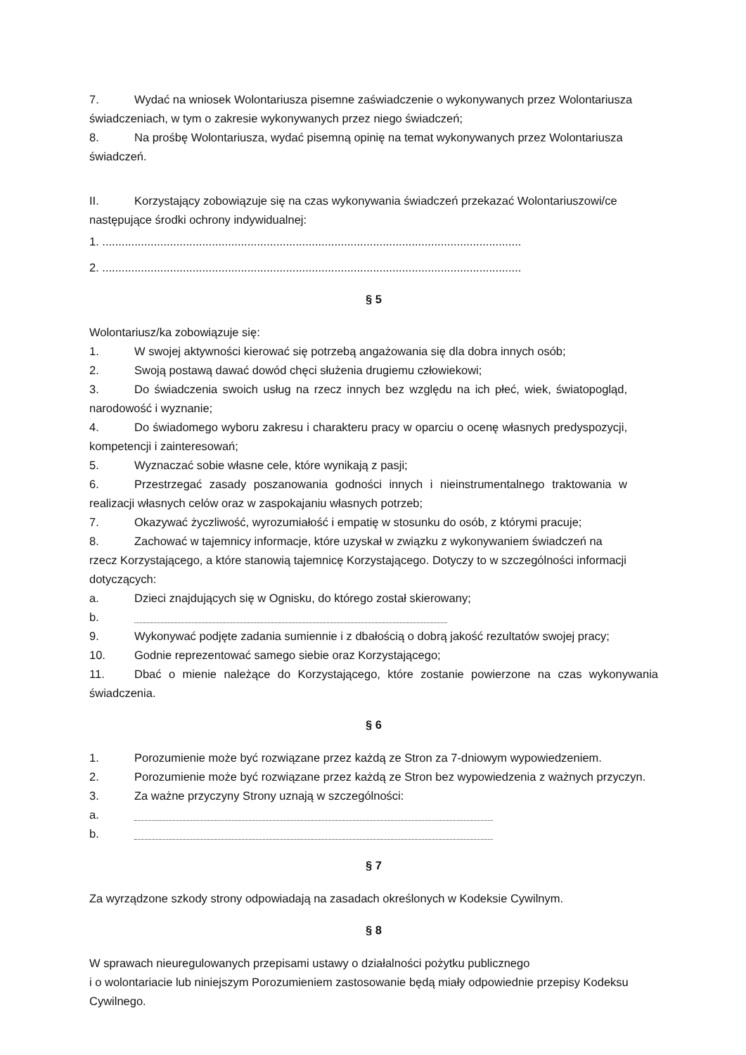7. Wydać na wniosek Wolontariusza pisemne zaświadczenie o wykonywanych przez Wolontariusza świadczeniach, w tym o zakresie wykonywanych przez niego świadczeń;
8. Na prośbę Wolontariusza, wydać pisemną opinię na temat wykonywanych przez Wolontariusza świadczeń.
II. Korzystający zobowiązuje się na czas wykonywania świadczeń przekazać Wolontariuszowi/ce następujące środki ochrony indywidualnej:
1. ..................................................................................................................................
2. ..................................................................................................................................
§ 5
Wolontariusz/ka zobowiązuje się:
1. W swojej aktywności kierować się potrzebą angażowania się dla dobra innych osób;
2. Swoją postawą dawać dowód chęci służenia drugiemu człowiekowi;
3. Do świadczenia swoich usług na rzecz innych bez względu na ich płeć, wiek, światopogląd, narodowość i wyznanie;
4. Do świadomego wyboru zakresu i charakteru pracy w oparciu o ocenę własnych predyspozycji, kompetencji i zainteresowań;
5. Wyznaczać sobie własne cele, które wynikają z pasji;
6. Przestrzegać zasady poszanowania godności innych i nieinstrumentalnego traktowania w realizacji własnych celów oraz w zaspokajaniu własnych potrzeb;
7. Okazywać życzliwość, wyrozumiałość i empatię w stosunku do osób, z którymi pracuje;
8. Zachować w tajemnicy informacje, które uzyskał w związku z wykonywaniem świadczeń na rzecz Korzystającego, a które stanowią tajemnicę Korzystającego. Dotyczy to w szczególności informacji dotyczących:
a. Dzieci znajdujących się w Ognisku, do którego został skierowany;
b.
9. Wykonywać podjęte zadania sumiennie i z dbałością o dobrą jakość rezultatów swojej pracy;
10. Godnie reprezentować samego siebie oraz Korzystającego;
11. Dbać o mienie należące do Korzystającego, które zostanie powierzone na czas wykonywania świadczenia.
§ 6
1. Porozumienie może być rozwiązane przez każdą ze Stron za 7-dniowym wypowiedzeniem.
2. Porozumienie może być rozwiązane przez każdą ze Stron bez wypowiedzenia z ważnych przyczyn.
3. Za ważne przyczyny Strony uznają w szczególności:
a.
b.
§ 7
Za wyrządzone szkody strony odpowiadają na zasadach określonych w Kodeksie Cywilnym.
§ 8
W sprawach nieuregulowanych przepisami ustawy o działalności pożytku publicznego
i o wolontariacie lub niniejszym Porozumieniem zastosowanie będą miały odpowiednie przepisy Kodeksu Cywilnego.